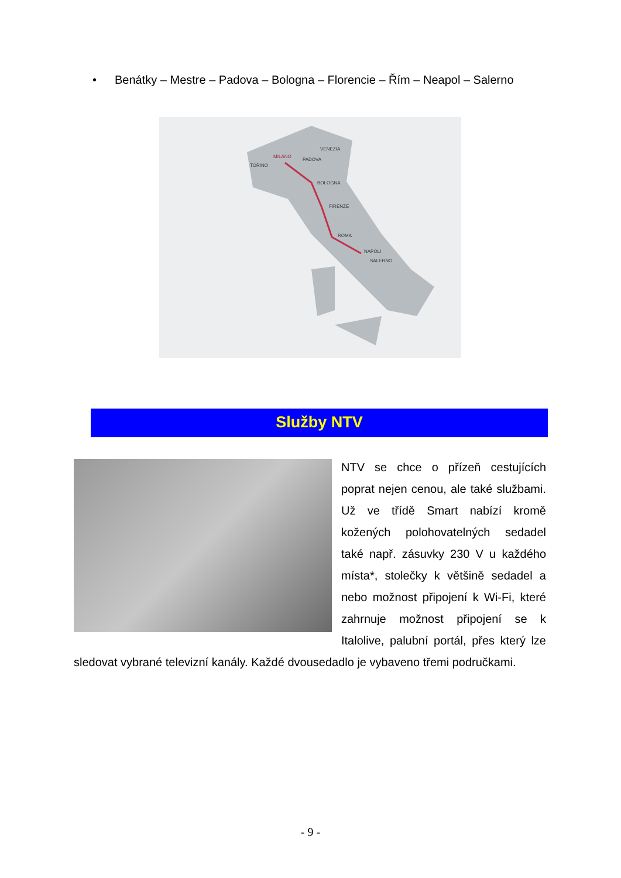• Benátky – Mestre – Padova – Bologna – Florencie – Řím – Neapol – Salerno
TORINO
MILANO
PADOVA
VENEZIA
BOLOGNA
FIRENZE
ROMA
NAPOLI
SALERNO
Služby NTV
NTV se chce o přízeň cestujících poprat nejen cenou, ale také službami. Už ve třídě Smart nabízí kromě kožených polohovatelných sedadel také např. zásuvky 230 V u každého místa*, stolečky k většině sedadel a nebo možnost připojení k Wi-Fi, které zahrnuje možnost připojení se k Italolive, palubní portál, přes který lze sledovat vybrané televizní kanály. Každé dvousedadlo je vybaveno třemi područkami.
- 9 -